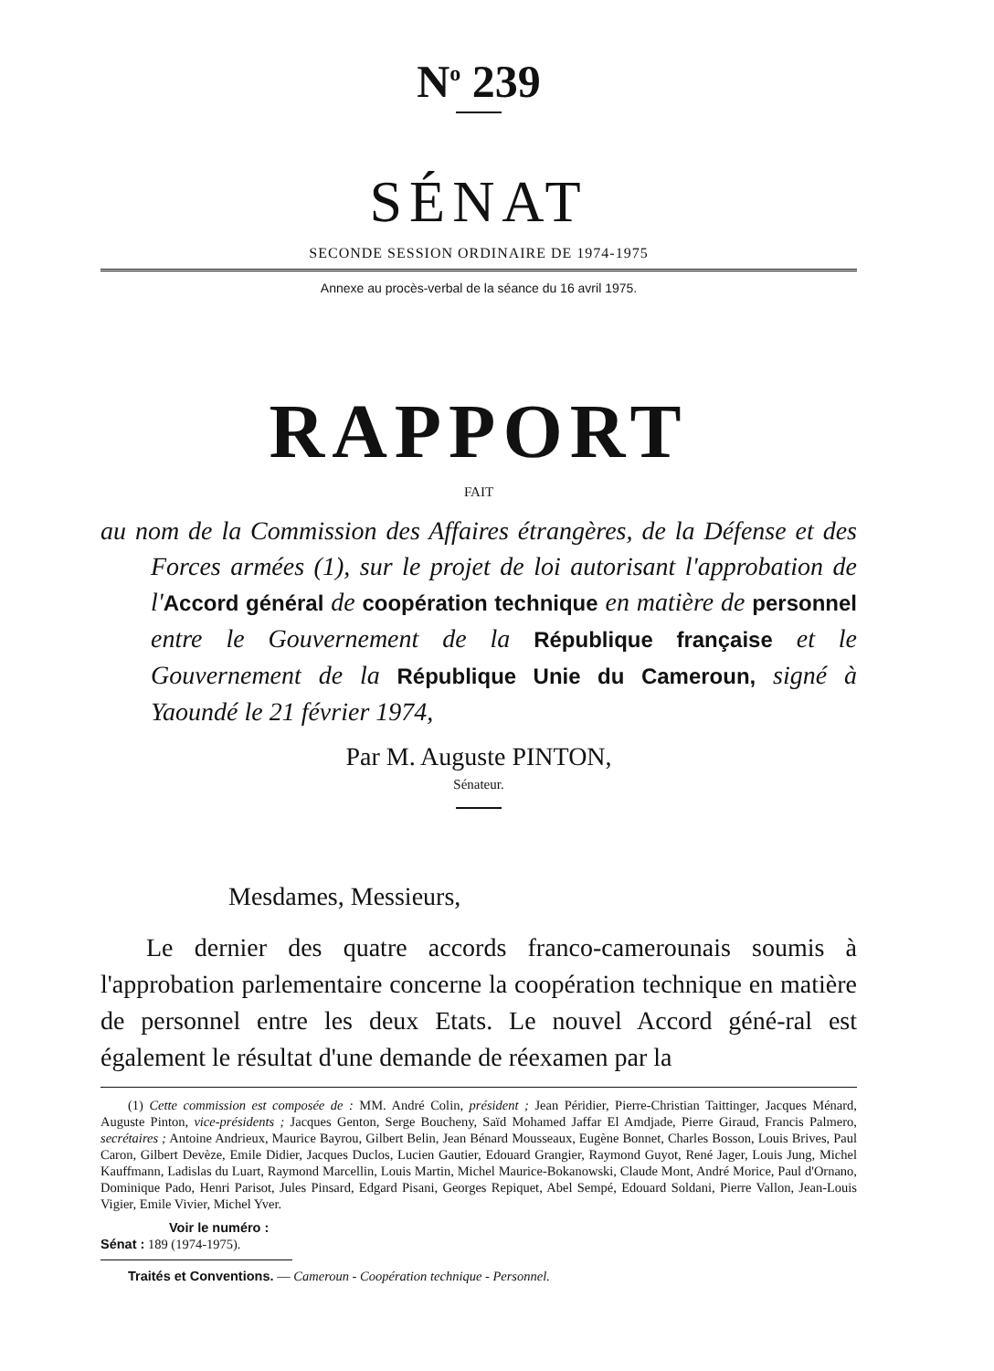N<sup>o</sup> 239
SÉNAT
SECONDE SESSION ORDINAIRE DE 1974-1975
Annexe au procès-verbal de la séance du 16 avril 1975.
RAPPORT
FAIT
au nom de la Commission des Affaires étrangères, de la Défense et des Forces armées (1), sur le projet de loi autorisant l'approbation de l'Accord général de coopération technique en matière de personnel entre le Gouvernement de la République française et le Gouvernement de la République Unie du Cameroun, signé à Yaoundé le 21 février 1974,
Par M. Auguste PINTON,
Sénateur.
Mesdames, Messieurs,
Le dernier des quatre accords franco-camerounais soumis à l'approbation parlementaire concerne la coopération technique en matière de personnel entre les deux Etats. Le nouvel Accord géné-ral est également le résultat d'une demande de réexamen par la
(1) Cette commission est composée de : MM. André Colin, président ; Jean Péridier, Pierre-Christian Taittinger, Jacques Ménard, Auguste Pinton, vice-présidents ; Jacques Genton, Serge Boucheny, Saïd Mohamed Jaffar El Amdjade, Pierre Giraud, Francis Palmero, secrétaires ; Antoine Andrieux, Maurice Bayrou, Gilbert Belin, Jean Bénard Mousseaux, Eugène Bonnet, Charles Bosson, Louis Brives, Paul Caron, Gilbert Devèze, Emile Didier, Jacques Duclos, Lucien Gautier, Edouard Grangier, Raymond Guyot, René Jager, Louis Jung, Michel Kauffmann, Ladislas du Luart, Raymond Marcellin, Louis Martin, Michel Maurice-Bokanowski, Claude Mont, André Morice, Paul d'Ornano, Dominique Pado, Henri Parisot, Jules Pinsard, Edgard Pisani, Georges Repiquet, Abel Sempé, Edouard Soldani, Pierre Vallon, Jean-Louis Vigier, Emile Vivier, Michel Yver.
Voir le numéro :
Sénat : 189 (1974-1975).
Traités et Conventions. — Cameroun - Coopération technique - Personnel.